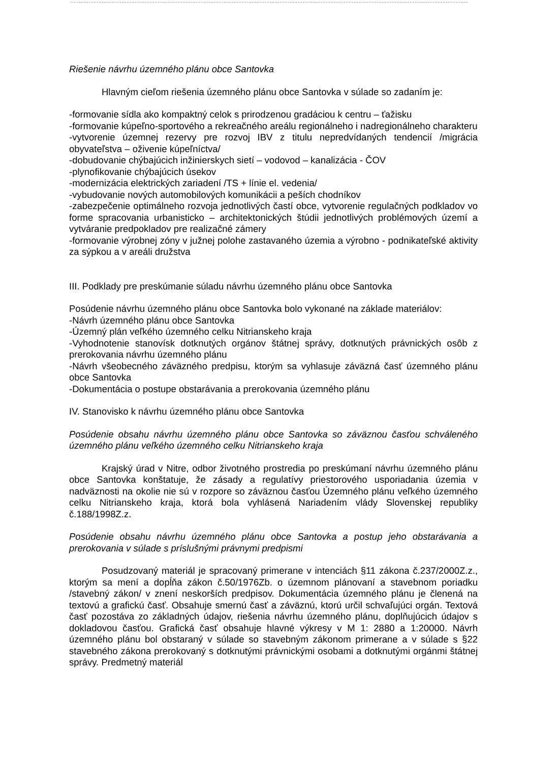Riešenie návrhu územného plánu obce Santovka
Hlavným cieľom riešenia územného plánu obce Santovka v súlade so zadaním je:
-formovanie sídla ako kompaktný celok s prirodzenou gradáciou k centru – ťažisku
-formovanie kúpeľno-sportového a rekreačného areálu regionálneho i nadregionálneho charakteru
-vytvorenie územnej rezervy pre rozvoj IBV z titulu nepredvídaných tendencií /migrácia obyvateľstva – oživenie kúpeľníctva/
-dobudovanie chýbajúcich inžinierskych sietí – vodovod – kanalizácia - ČOV
-plynofikovanie chýbajúcich úsekov
-modernizácia elektrických zariadení /TS + línie el. vedenia/
-vybudovanie nových automobilových komunikácii a peších chodníkov
-zabezpečenie optimálneho rozvoja jednotlivých častí obce, vytvorenie regulačných podkladov vo forme spracovania urbanisticko – architektonických štúdii jednotlivých problémových území a vytváranie predpokladov pre realizačné zámery
-formovanie výrobnej zóny v južnej polohe zastavaného územia a výrobno - podnikateľské aktivity za sýpkou a v areáli družstva
III. Podklady pre preskúmanie súladu návrhu územného plánu obce Santovka
Posúdenie návrhu územného plánu obce Santovka bolo vykonané na základe materiálov:
-Návrh územného plánu obce Santovka
-Územný plán veľkého územného celku Nitrianskeho kraja
-Vyhodnotenie stanovísk dotknutých orgánov štátnej správy, dotknutých právnických osôb z prerokovania návrhu územného plánu
-Návrh všeobecného záväzného predpisu, ktorým sa vyhlasuje záväzná časť územného plánu obce Santovka
-Dokumentácia o postupe obstarávania a prerokovania územného plánu
IV. Stanovisko k návrhu územného plánu obce Santovka
Posúdenie obsahu návrhu územného plánu obce Santovka so záväznou časťou schváleného územného plánu veľkého územného celku Nitrianskeho kraja
Krajský úrad v Nitre, odbor životného prostredia po preskúmaní návrhu územného plánu obce Santovka konštatuje, že zásady a regulatívy priestorového usporiadania územia v nadväznosti na okolie nie sú v rozpore so záväznou časťou Územného plánu veľkého územného celku Nitrianskeho kraja, ktorá bola vyhlásená Nariadením vlády Slovenskej republiky č.188/1998Z.z.
Posúdenie obsahu návrhu územného plánu obce Santovka a postup jeho obstarávania a prerokovania v súlade s príslušnými právnymi predpismi
Posudzovaný materiál je spracovaný primerane v intenciách §11 zákona č.237/2000Z.z., ktorým sa mení a dopĺňa zákon č.50/1976Zb. o územnom plánovaní a stavebnom poriadku /stavebný zákon/ v znení neskorších predpisov. Dokumentácia územného plánu je členená na textovú a grafickú časť. Obsahuje smernú časť a záväznú, ktorú určil schvaľujúci orgán. Textová časť pozostáva zo základných údajov, riešenia návrhu územného plánu, doplňujúcich údajov s dokladovou časťou. Grafická časť obsahuje hlavné výkresy v M 1: 2880 a 1:20000. Návrh územného plánu bol obstaraný v súlade so stavebným zákonom primerane a v súlade s §22 stavebného zákona prerokovaný s dotknutými právnickými osobami a dotknutými orgánmi štátnej správy. Predmetný materiál